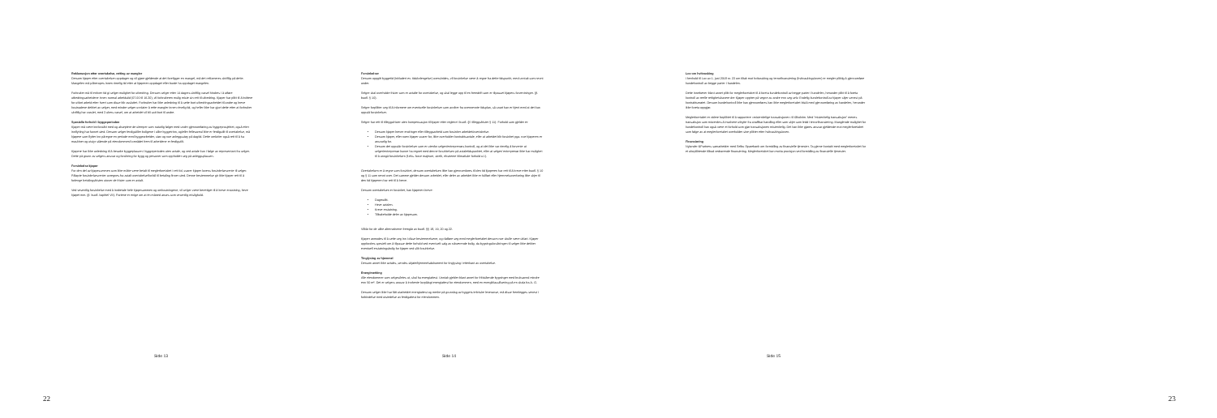Reklamasjon etter overtakelse, retting av mangler
Dersom kjøper etter overtakelsen oppdager og vil gjøre gjeldende at det foreligger en mangel, må det reklameres skriftlig på dette. Mangelen må påberopes innen rimelig tid etter at kjøperen oppdaget eller burde ha oppdaget mangelen.
Forbruker må til enhver tid gi selger mulighet for utbedring. Dersom selger etter 14 dagers skriftlig varsel hindres i å utføre utbedringsarbeidene innen normal arbeidstid (07.00 til 16.30), vil forbrukeren mulig miste sin rett til utbedring. Kjøper har plikt til å kvittere for utført arbeid etter hvert som disse blir avsluttet. Forbruker har ikke anledning til å sette bort utbedringsarbeidet til andre og kreve kostnadene dekket av selger, med mindre selger unnlater å rette mangler innen rimelig tid, og heller ikke har gjort dette etter at forbruker skriftlig har varslet, med 3 ukers varsel, om at arbeidet vil bli satt bort til andre.
Spesielle forhold i byggeperioden
Kjøper må være innforstått med og akseptere de ulemper som naturlig følger med under gjennomføring av byggeprosjektet, også etter innflytting har funnet sted. Dersom selger ferdigstiller boligene i ulike byggetrinn, og/eller fellesareal ikke er ferdigstilt til overtakelse, må kjøpere som flytter inn påregne en periode med byggearbeider, støv og noe anleggsstøy på dagtid. Dette omfatter også rett til å ha maskiner og utstyr stående på eiendommen/i området frem til arbeidene er ferdigstilt.
Kjøpere har ikke anledning til å besøke byggeplassen i byggeperioden uten avtale, og ved avtale kun i følge av representant fra selger. Dette på grunn av selgers ansvar og forsikring for bygg og personer som oppholder seg på anleggsplassen.
Forsinkelse kjøper
For den del av kjøpesummen som ikke måtte være betalt til meglerforetaket i rett tid, svarer kjøper lovens forsinkelsesrente til selger. Påløpte forsinkelsesrenter avregnes fra avtalt overtakelse/forfall til betaling finner sted. Denne bestemmelse gir ikke kjøper rett til å forlenge betalingsfristen utover de frister som er avtalt.
Ved vesentlig forsinkelse med å innbetale hele kjøpesummen og omkostningene, vil selger være berettiget til å kreve erstatning, heve kjøpet mm. (jf. buofl. kapittel VII). Partene er enige om at én måned anses som vesentlig mislighold.
Forsinkelser
Dersom oppgitt byggetid (inkludert ev. tidsforlengelse) overskrides, vil forsinkelse være å regne fra dette tidspunkt, med unntak som nevnt under.
Selger skal overholde frister som er avtalte for overtakelse, og skal legge opp til en fremdrift som er tilpasset kjøpers forventninger. (jf. buofl. § 10).
Selger forplikter seg til å informere om eventuelle forsinkelser som avviker fra ovennevnte tidsplan, så snart han er kjent med at det kan oppstå forsinkelser.
Selger har rett til tilleggsfrister uten kompensasjon til kjøper etter reglene i buofl. (jf. tilleggsfrister § 11). Forhold som gjelder er:
Dersom kjøper krever endringer eller tilleggsarbeid som forsinker arbeidet/overtakelse.
Dersom kjøper, eller noen kjøper svarer for, ikke overholder kontraktsavtale, eller at arbeidet blir forsinket pga. noe kjøperen er ansvarlig for.
Dersom det oppstår forsinkelser som er utenfor selger/entreprenørs kontroll, og at det ikke var rimelig å forvente at selger/entreprenør kunne ha regnet med denne forsinkelsen på avtaletidspunktet, eller at selger/ entreprenør ikke har mulighet til å unngå forsinkelsen (f.eks. force majeure, streik, ekstreme klimatiske forhold o.l.).
Overtakelsen er å regne som forsinket, dersom overtakelsen ikke kan gjennomføres til den tid kjøperen har rett til å kreve etter buofl. § 10 og § 11 som nevnt over. Det samme gjelder dersom arbeidet, eller deler av arbeidet ikke er fullført eller hjemmelsoverføring ikke skjer til den tid kjøperen har rett til å kreve.
Dersom overtakelsen er forsinket, kan kjøperen kreve:
Dagmulkt.
Heve avtalen.
Kreve erstatning.
Tilbakeholde deler av kjøpesum.
Vilkår for de ulike alternativene fremgår av buofl. §§ 18, 19, 20 og 22.
Kjøper anmodes til å sette seg inn i disse bestemmelsene, og rådføre seg med meglerforetaket dersom noe skulle være uklart. Kjøper oppfordres spesielt om å tilpasse dette forhold ved eventuelt salg av nåværende bolig, da bygningsforsikringen til selger ikke dekker eventuell erstatningsbolig for kjøper ved slik forsinkelse.
Tinglysing av hjemmel
Dersom annet ikke avtales, sendes skjøte/hjemmelsdokument for tinglysing i etterkant av overtakelse.
Energimerking
Alle eiendommer som selges/leies ut, skal ha energiattest. Unntak gjelder blant annet for frittstående bygninger med bruksareal mindre enn 50 m². Det er selgers ansvar å innhente lovpålagt energiattest for eiendommen, med en energiklassifisering på en skala fra A- G.
Dersom selger ikke har fått utarbeidet energiattest og merke på grunnlag av byggets tekniske leveranse, må disse fremlegges senest i forbindelse med utstedelse av ferdigattest for eiendommen.
Lov om hvitvasking
I henhold til Lov av 1. juni 2018 nr. 23 om tiltak mot hvitvasking og terrorfinansiering (hvitvaskingsloven) er megler pliktig å gjennomføre kundekontroll av begge parter i handelen.
Dette innebærer blant annet plikt for meglerforetaket til å foreta kundekontroll av begge parter i handelen, herunder plikt til å foreta kontroll av reelle rettighetshavere der Kjøper opptrer på vegne av andre enn seg selv. Endelig kundekontroll av kjøper skjer senest på kontraktsmøtet. Dersom kundekontroll ikke kan gjennomføres kan ikke meglerforetaket bistå med gjennomføring av handelen, herunder ikke foreta oppgjør.
Meglerforetaket er videre forpliktet til å rapportere «mistenkelige transaksjoner» til Økokrim. Med "mistenkelig transaksjon" menes transaksjon som mistenkes å involvere utbytte fra straffbar handling eller som skjer som ledd i terrorfinansiering. Manglende mulighet for kundekontroll kan også være et forhold som gjør transaksjonen mistenkelig. Det kan ikke gjøres ansvar gjeldende mot meglerforetaket som følge av at meglerforetaket overholder sine plikter etter hvitvaskingsloven.
Finansiering
Nylander &Partners samarbeider med Selbu Sparebank om formidling av finansielle tjenester. Ta gjerne kontakt med meglerforetaket for et uforpliktende tilbud vedrørende finansiering. Meglerforetaket kan motta provisjon ved formidling av finansielle tjenester.
Side 13 Side 14 Side 15
22 23